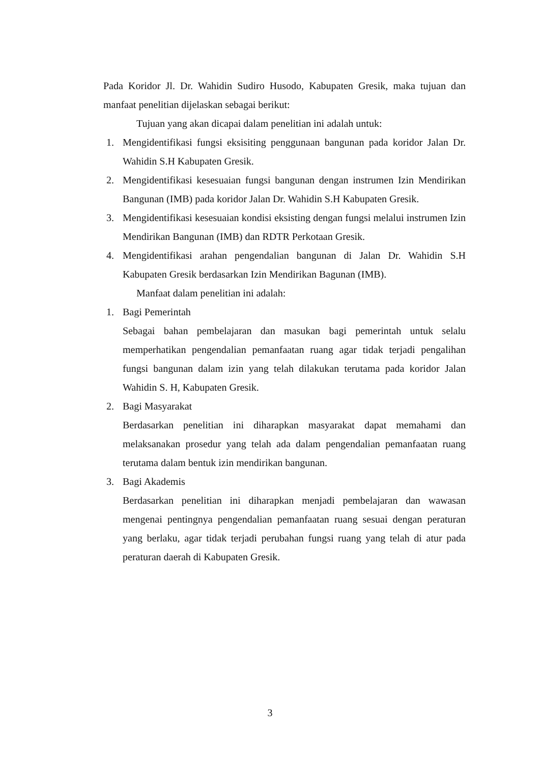Pada Koridor Jl. Dr. Wahidin Sudiro Husodo, Kabupaten Gresik, maka tujuan dan manfaat penelitian dijelaskan sebagai berikut:
Tujuan yang akan dicapai dalam penelitian ini adalah untuk:
1. Mengidentifikasi fungsi eksisiting penggunaan bangunan pada koridor Jalan Dr. Wahidin S.H Kabupaten Gresik.
2. Mengidentifikasi kesesuaian fungsi bangunan dengan instrumen Izin Mendirikan Bangunan (IMB) pada koridor Jalan Dr. Wahidin S.H Kabupaten Gresik.
3. Mengidentifikasi kesesuaian kondisi eksisting dengan fungsi melalui instrumen Izin Mendirikan Bangunan (IMB) dan RDTR Perkotaan Gresik.
4. Mengidentifikasi arahan pengendalian bangunan di Jalan Dr. Wahidin S.H Kabupaten Gresik berdasarkan Izin Mendirikan Bagunan (IMB).
Manfaat dalam penelitian ini adalah:
1. Bagi Pemerintah
Sebagai bahan pembelajaran dan masukan bagi pemerintah untuk selalu memperhatikan pengendalian pemanfaatan ruang agar tidak terjadi pengalihan fungsi bangunan dalam izin yang telah dilakukan terutama pada koridor Jalan Wahidin S. H, Kabupaten Gresik.
2. Bagi Masyarakat
Berdasarkan penelitian ini diharapkan masyarakat dapat memahami dan melaksanakan prosedur yang telah ada dalam pengendalian pemanfaatan ruang terutama dalam bentuk izin mendirikan bangunan.
3. Bagi Akademis
Berdasarkan penelitian ini diharapkan menjadi pembelajaran dan wawasan mengenai pentingnya pengendalian pemanfaatan ruang sesuai dengan peraturan yang berlaku, agar tidak terjadi perubahan fungsi ruang yang telah di atur pada peraturan daerah di Kabupaten Gresik.
3